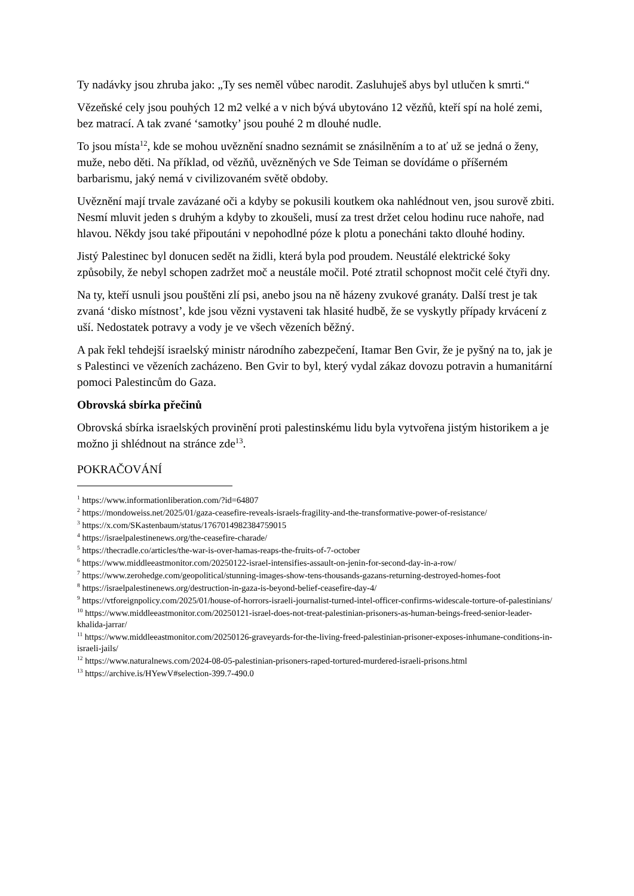Ty nadávky jsou zhruba jako: „Ty ses neměl vůbec narodit. Zasluhuješ abys byl utlučen k smrti.“
Vězeňské cely jsou pouhých 12 m2 velké a v nich bývá ubytováno 12 vězňů, kteří spí na holé zemi, bez matrací. A tak zvané ‘samotky’ jsou pouhé 2 m dlouhé nudle.
To jsou místa<sup>12</sup>, kde se mohou uvěznění snadno seznámit se znásilněním a to ať už se jedná o ženy, muže, nebo děti. Na příklad, od vězňů, uvězněných ve Sde Teiman se dovídáme o příšerném barbarismu, jaký nemá v civilizovaném světě obdoby.
Uvěznění mají trvale zavázané oči a kdyby se pokusili koutkem oka nahlédnout ven, jsou surově zbiti. Nesmí mluvit jeden s druhým a kdyby to zkoušeli, musí za trest držet celou hodinu ruce nahoře, nad hlavou. Někdy jsou také připoutáni v nepohodlné póze k plotu a ponecháni takto dlouhé hodiny.
Jistý Palestinec byl donucen sedět na židli, která byla pod proudem. Neustálé elektrické šoky způsobily, že nebyl schopen zadržet moč a neustále močil. Poté ztratil schopnost močit celé čtyři dny.
Na ty, kteří usnuli jsou pouštěni zlí psi, anebo jsou na ně házeny zvukové granáty. Další trest je tak zvaná ‘disko místnost’, kde jsou vězni vystaveni tak hlasité hudbě, že se vyskytly případy krvácení z uší. Nedostatek potravy a vody je ve všech vězeních běžný.
A pak řekl tehdejší israelský ministr národního zabezpečení, Itamar Ben Gvir, že je pyšný na to, jak je s Palestinci ve vězeních zacházeno. Ben Gvir to byl, který vydal zákaz dovozu potravin a humanitární pomoci Palestincům do Gaza.
Obrovská sbírka přečinů
Obrovská sbírka israelských provinění proti palestinskému lidu byla vytvořena jistým historikem a je možno ji shlédnout na stránce zde<sup>13</sup>.
POKRAČOVÁNÍ
<sup>1</sup> https://www.informationliberation.com/?id=64807
<sup>2</sup> https://mondoweiss.net/2025/01/gaza-ceasefire-reveals-israels-fragility-and-the-transformative-power-of-resistance/
<sup>3</sup> https://x.com/SKastenbaum/status/1767014982384759015
<sup>4</sup> https://israelpalestinenews.org/the-ceasefire-charade/
<sup>5</sup> https://thecradle.co/articles/the-war-is-over-hamas-reaps-the-fruits-of-7-october
<sup>6</sup> https://www.middleeastmonitor.com/20250122-israel-intensifies-assault-on-jenin-for-second-day-in-a-row/
<sup>7</sup> https://www.zerohedge.com/geopolitical/stunning-images-show-tens-thousands-gazans-returning-destroyed-homes-foot
<sup>8</sup> https://israelpalestinenews.org/destruction-in-gaza-is-beyond-belief-ceasefire-day-4/
<sup>9</sup> https://vtforeignpolicy.com/2025/01/house-of-horrors-israeli-journalist-turned-intel-officer-confirms-widescale-torture-of-palestinians/
<sup>10</sup> https://www.middleeastmonitor.com/20250121-israel-does-not-treat-palestinian-prisoners-as-human-beings-freed-senior-leader-khalida-jarrar/
<sup>11</sup> https://www.middleeastmonitor.com/20250126-graveyards-for-the-living-freed-palestinian-prisoner-exposes-inhumane-conditions-in-israeli-jails/
<sup>12</sup> https://www.naturalnews.com/2024-08-05-palestinian-prisoners-raped-tortured-murdered-israeli-prisons.html
<sup>13</sup> https://archive.is/HYewV#selection-399.7-490.0